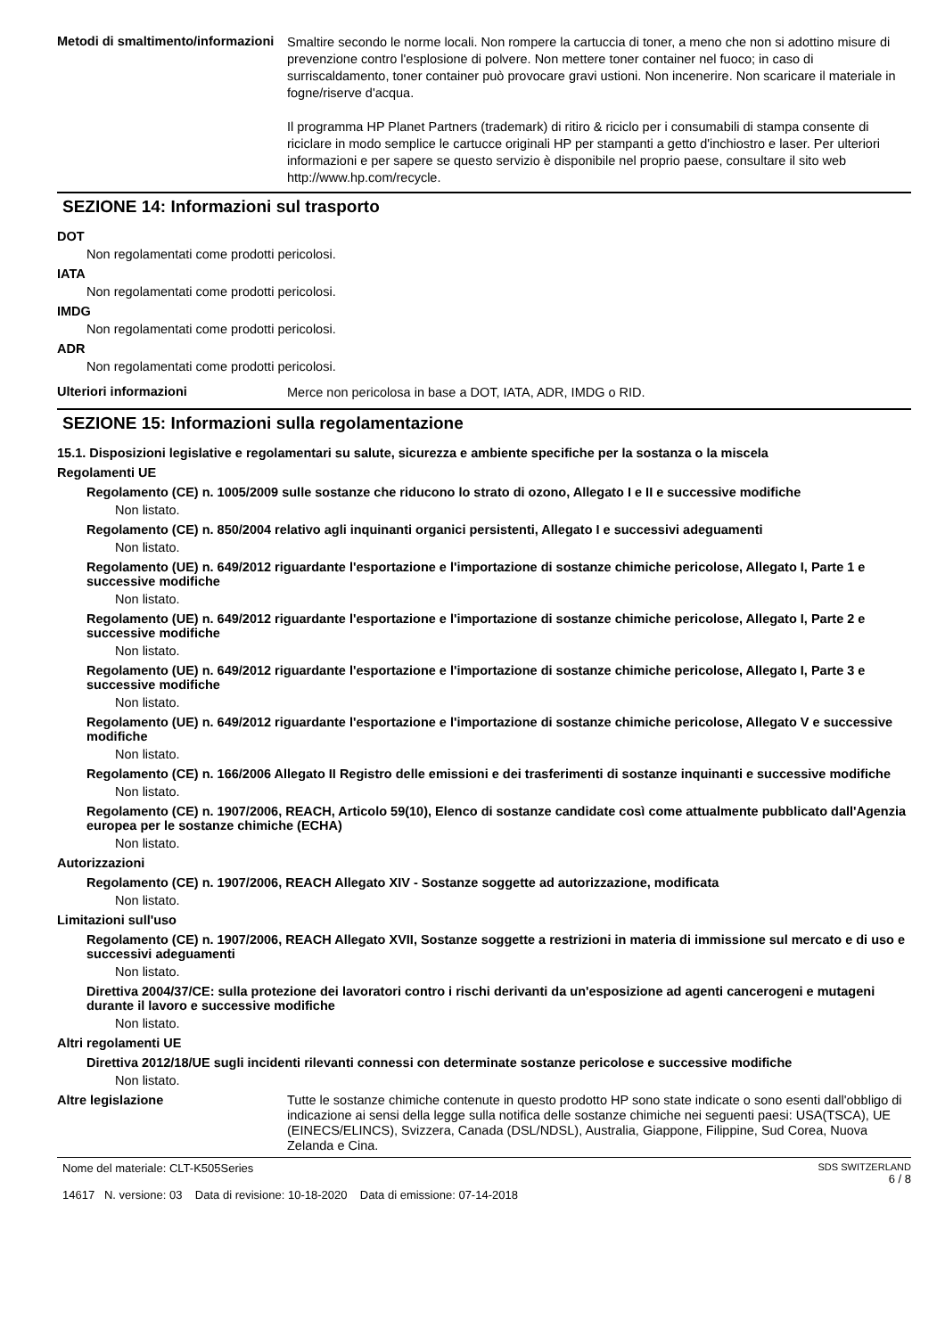Metodi di smaltimento/informazioni
Smaltire secondo le norme locali. Non rompere la cartuccia di toner, a meno che non si adottino misure di prevenzione contro l'esplosione di polvere. Non mettere toner container nel fuoco; in caso di surriscaldamento, toner container può provocare gravi ustioni. Non incenerire. Non scaricare il materiale in fogne/riserve d'acqua.
Il programma HP Planet Partners (trademark) di ritiro & riciclo per i consumabili di stampa consente di riciclare in modo semplice le cartucce originali HP per stampanti a getto d'inchiostro e laser. Per ulteriori informazioni e per sapere se questo servizio è disponibile nel proprio paese, consultare il sito web http://www.hp.com/recycle.
SEZIONE 14: Informazioni sul trasporto
DOT
Non regolamentati come prodotti pericolosi.
IATA
Non regolamentati come prodotti pericolosi.
IMDG
Non regolamentati come prodotti pericolosi.
ADR
Non regolamentati come prodotti pericolosi.
Ulteriori informazioni
Merce non pericolosa in base a DOT, IATA, ADR, IMDG o RID.
SEZIONE 15: Informazioni sulla regolamentazione
15.1. Disposizioni legislative e regolamentari su salute, sicurezza e ambiente specifiche per la sostanza o la miscela
Regolamenti UE
Regolamento (CE) n. 1005/2009 sulle sostanze che riducono lo strato di ozono, Allegato I e II e successive modifiche
Non listato.
Regolamento (CE) n. 850/2004 relativo agli inquinanti organici persistenti, Allegato I e successivi adeguamenti
Non listato.
Regolamento (UE) n. 649/2012 riguardante l'esportazione e l'importazione di sostanze chimiche pericolose, Allegato I, Parte 1 e successive modifiche
Non listato.
Regolamento (UE) n. 649/2012 riguardante l'esportazione e l'importazione di sostanze chimiche pericolose, Allegato I, Parte 2 e successive modifiche
Non listato.
Regolamento (UE) n. 649/2012 riguardante l'esportazione e l'importazione di sostanze chimiche pericolose, Allegato I, Parte 3 e successive modifiche
Non listato.
Regolamento (UE) n. 649/2012 riguardante l'esportazione e l'importazione di sostanze chimiche pericolose, Allegato V e successive modifiche
Non listato.
Regolamento (CE) n. 166/2006 Allegato II Registro delle emissioni e dei trasferimenti di sostanze inquinanti e successive modifiche
Non listato.
Regolamento (CE) n. 1907/2006, REACH, Articolo 59(10), Elenco di sostanze candidate così come attualmente pubblicato dall'Agenzia europea per le sostanze chimiche (ECHA)
Non listato.
Autorizzazioni
Regolamento (CE) n. 1907/2006, REACH Allegato XIV - Sostanze soggette ad autorizzazione, modificata
Non listato.
Limitazioni sull'uso
Regolamento (CE) n. 1907/2006, REACH Allegato XVII, Sostanze soggette a restrizioni in materia di immissione sul mercato e di uso e successivi adeguamenti
Non listato.
Direttiva 2004/37/CE: sulla protezione dei lavoratori contro i rischi derivanti da un'esposizione ad agenti cancerogeni e mutageni durante il lavoro e successive modifiche
Non listato.
Altri regolamenti UE
Direttiva 2012/18/UE sugli incidenti rilevanti connessi con determinate sostanze pericolose e successive modifiche
Non listato.
Altre legislazione
Tutte le sostanze chimiche contenute in questo prodotto HP sono state indicate o sono esenti dall'obbligo di indicazione ai sensi della legge sulla notifica delle sostanze chimiche nei seguenti paesi: USA(TSCA), UE (EINECS/ELINCS), Svizzera, Canada (DSL/NDSL), Australia, Giappone, Filippine, Sud Corea, Nuova Zelanda e Cina.
Nome del materiale: CLT-K505Series
14617 N. versione: 03 Data di revisione: 10-18-2020 Data di emissione: 07-14-2018
SDS SWITZERLAND
6 / 8